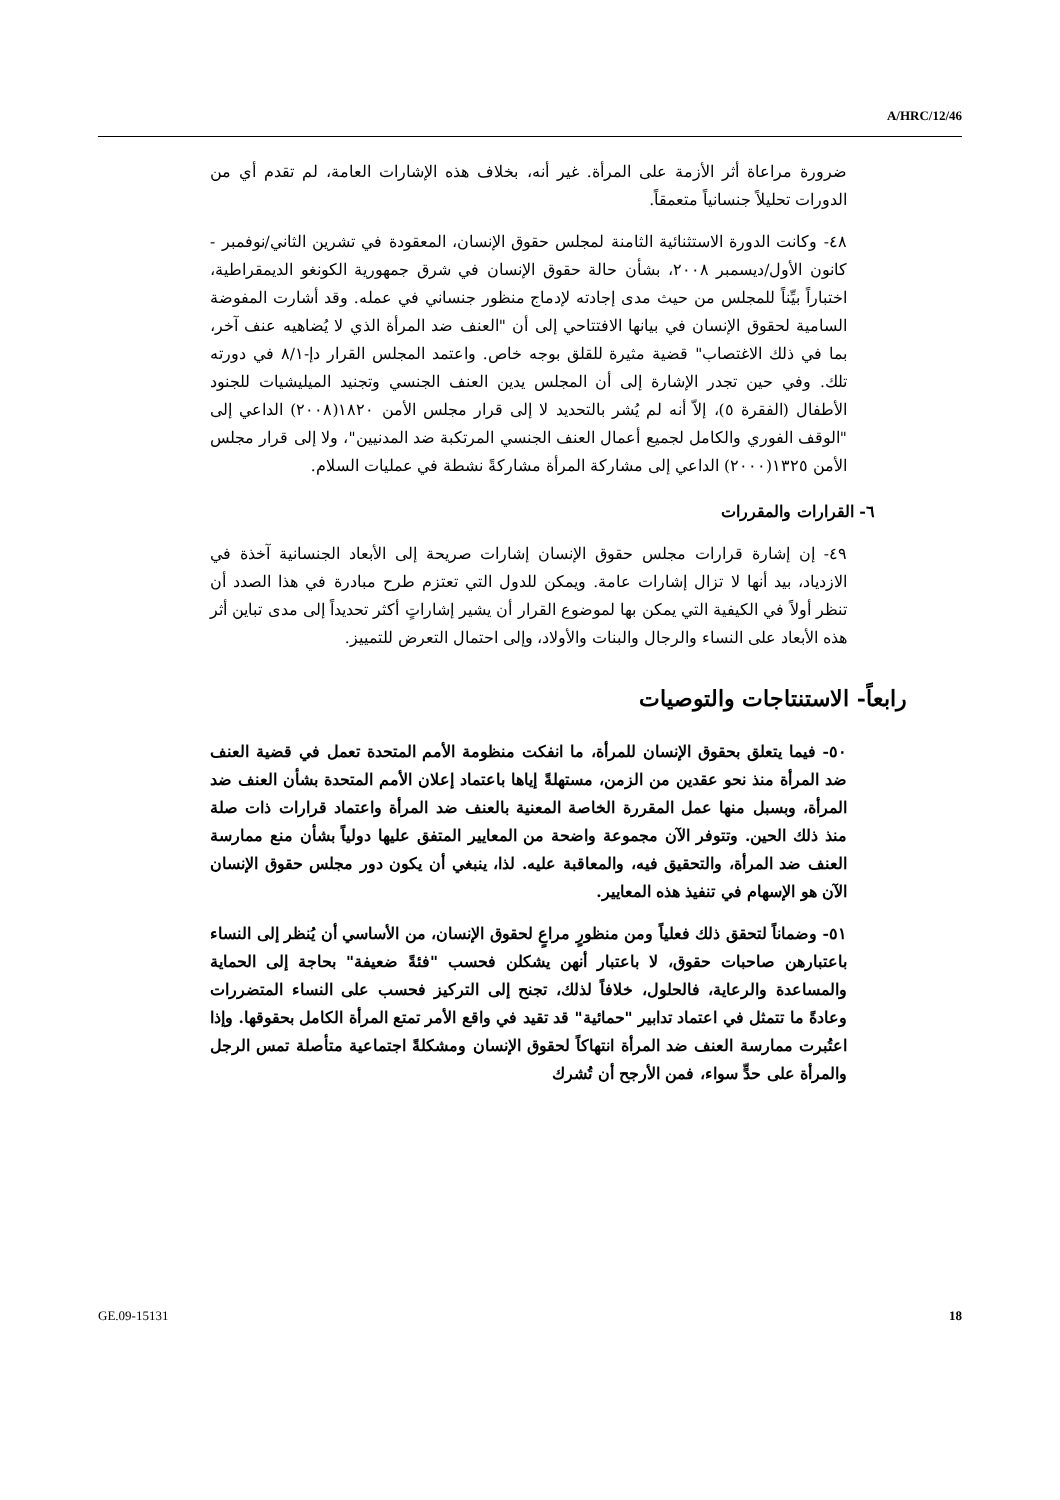A/HRC/12/46
ضرورة مراعاة أثر الأزمة على المرأة. غير أنه، بخلاف هذه الإشارات العامة، لم تقدم أي من الدورات تحليلاً جنسانياً متعمقاً.
٤٨- وكانت الدورة الاستثنائية الثامنة لمجلس حقوق الإنسان، المعقودة في تشرين الثاني/نوفمبر - كانون الأول/ديسمبر ٢٠٠٨، بشأن حالة حقوق الإنسان في شرق جمهورية الكونغو الديمقراطية، اختباراً بيِّناً للمجلس من حيث مدى إجادته لإدماج منظور جنساني في عمله. وقد أشارت المفوضة السامية لحقوق الإنسان في بيانها الافتتاحي إلى أن "العنف ضد المرأة الذي لا يُضاهيه عنف آخر، بما في ذلك الاغتصاب" قضية مثيرة للقلق بوجه خاص. واعتمد المجلس القرار دإ-٨/١ في دورته تلك. وفي حين تجدر الإشارة إلى أن المجلس يدين العنف الجنسي وتجنيد الميليشيات للجنود الأطفال (الفقرة ٥)، إلاّ أنه لم يُشر بالتحديد لا إلى قرار مجلس الأمن ١٨٢٠(٢٠٠٨) الداعي إلى "الوقف الفوري والكامل لجميع أعمال العنف الجنسي المرتكبة ضد المدنيين"، ولا إلى قرار مجلس الأمن ١٣٢٥(٢٠٠٠) الداعي إلى مشاركة المرأة مشاركةً نشطة في عمليات السلام.
٦- القرارات والمقررات
٤٩- إن إشارة قرارات مجلس حقوق الإنسان إشارات صريحة إلى الأبعاد الجنسانية آخذة في الازدياد، بيد أنها لا تزال إشارات عامة. ويمكن للدول التي تعتزم طرح مبادرة في هذا الصدد أن تنظر أولاً في الكيفية التي يمكن بها لموضوع القرار أن يشير إشاراتٍ أكثر تحديداً إلى مدى تباين أثر هذه الأبعاد على النساء والرجال والبنات والأولاد، وإلى احتمال التعرض للتمييز.
رابعاً- الاستنتاجات والتوصيات
٥٠- فيما يتعلق بحقوق الإنسان للمرأة، ما انفكت منظومة الأمم المتحدة تعمل في قضية العنف ضد المرأة منذ نحو عقدين من الزمن، مستهلةً إياها باعتماد إعلان الأمم المتحدة بشأن العنف ضد المرأة، وبسبل منها عمل المقررة الخاصة المعنية بالعنف ضد المرأة واعتماد قرارات ذات صلة منذ ذلك الحين. وتتوفر الآن مجموعة واضحة من المعايير المتفق عليها دولياً بشأن منع ممارسة العنف ضد المرأة، والتحقيق فيه، والمعاقبة عليه. لذا، ينبغي أن يكون دور مجلس حقوق الإنسان الآن هو الإسهام في تنفيذ هذه المعايير.
٥١- وضماناً لتحقق ذلك فعلياً ومن منظورٍ مراعٍ لحقوق الإنسان، من الأساسي أن يُنظر إلى النساء باعتبارهن صاحبات حقوق، لا باعتبار أنهن يشكلن فحسب "فئةً ضعيفة" بحاجة إلى الحماية والمساعدة والرعاية، فالحلول، خلافاً لذلك، تجنح إلى التركيز فحسب على النساء المتضررات وعادةً ما تتمثل في اعتماد تدابير "حمائية" قد تقيد في واقع الأمر تمتع المرأة الكامل بحقوقها. وإذا اعتُبرت ممارسة العنف ضد المرأة انتهاكاً لحقوق الإنسان ومشكلةً اجتماعية متأصلة تمس الرجل والمرأة على حدٍّ سواء، فمن الأرجح أن تُشرك
GE.09-15131 18